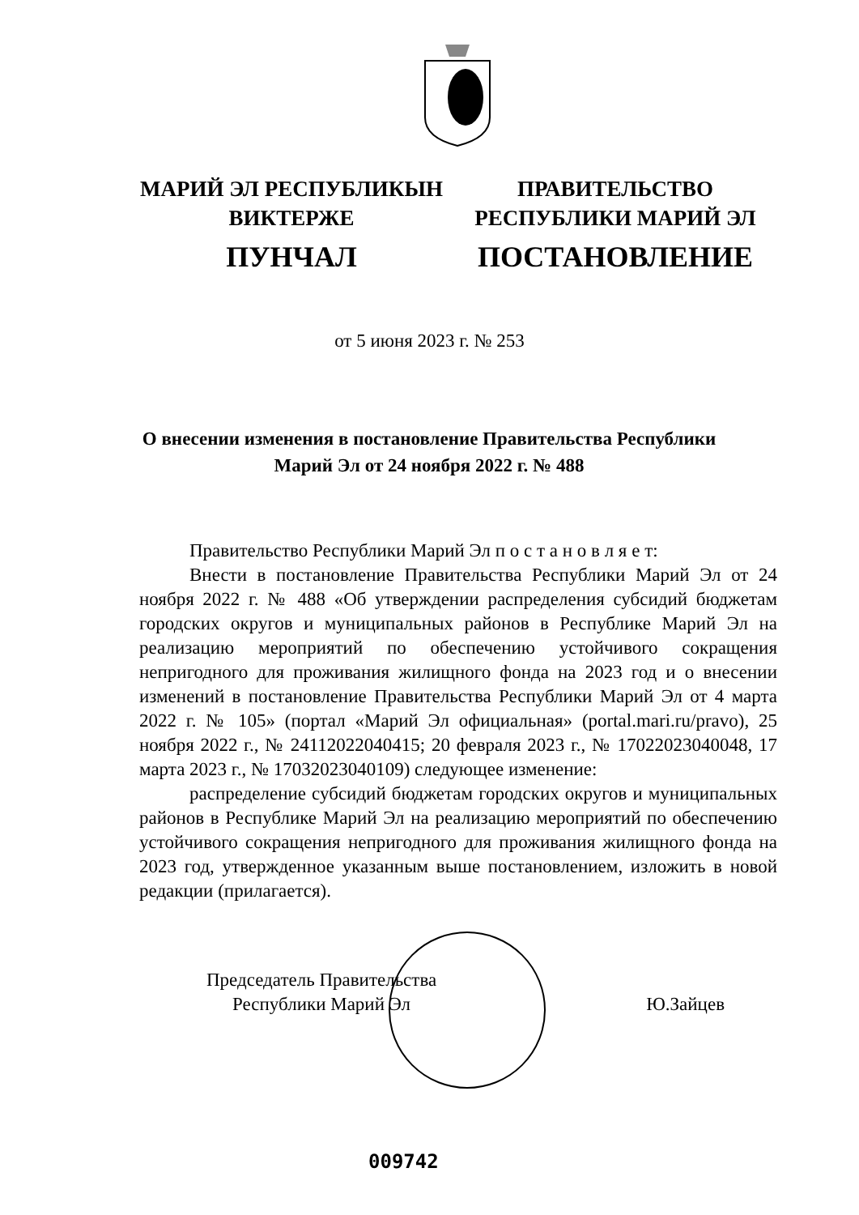МАРИЙ ЭЛ РЕСПУБЛИКЫН
ВИКТЕРЖЕ
ПУНЧАЛ
ПРАВИТЕЛЬСТВО
РЕСПУБЛИКИ МАРИЙ ЭЛ
ПОСТАНОВЛЕНИЕ
от 5 июня 2023 г. № 253
О внесении изменения в постановление Правительства Республики Марий Эл от 24 ноября 2022 г. № 488
Правительство Республики Марий Эл п о с т а н о в л я е т:
Внести в постановление Правительства Республики Марий Эл от 24 ноября 2022 г. № 488 «Об утверждении распределения субсидий бюджетам городских округов и муниципальных районов в Республике Марий Эл на реализацию мероприятий по обеспечению устойчивого сокращения непригодного для проживания жилищного фонда на 2023 год и о внесении изменений в постановление Правительства Республики Марий Эл от 4 марта 2022 г. № 105» (портал «Марий Эл официальная» (portal.mari.ru/pravo), 25 ноября 2022 г., № 24112022040415; 20 февраля 2023 г., № 17022023040048, 17 марта 2023 г., № 17032023040109) следующее изменение:
распределение субсидий бюджетам городских округов и муниципальных районов в Республике Марий Эл на реализацию мероприятий по обеспечению устойчивого сокращения непригодного для проживания жилищного фонда на 2023 год, утвержденное указанным выше постановлением, изложить в новой редакции (прилагается).
Председатель Правительства
Республики Марий Эл
Ю.Зайцев
009742